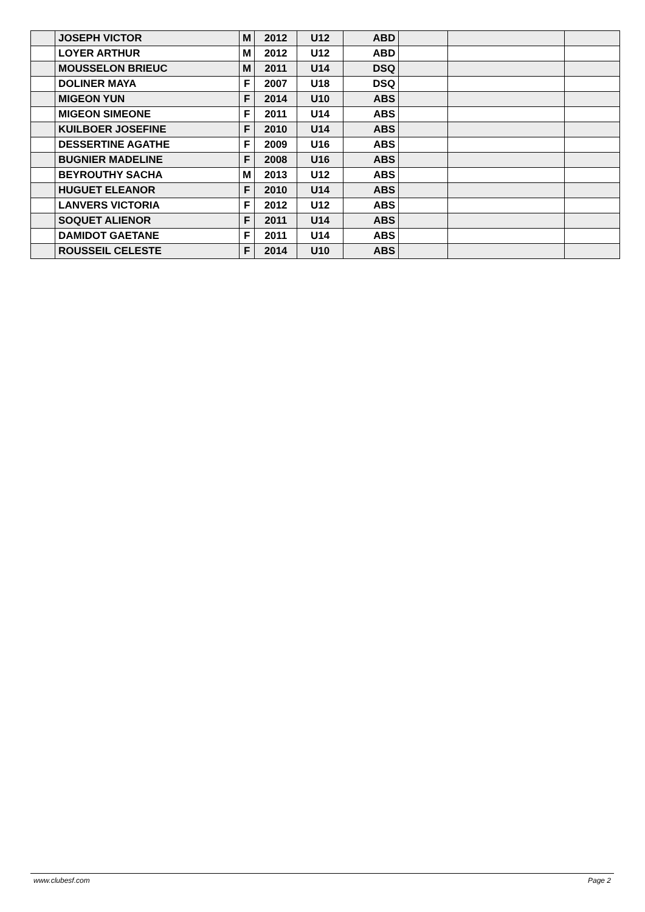| | JOSEPH VICTOR | M | 2012 | U12 | ABD | | | |
| | LOYER ARTHUR | M | 2012 | U12 | ABD | | | |
| | MOUSSELON BRIEUC | M | 2011 | U14 | DSQ | | | |
| | DOLINER MAYA | F | 2007 | U18 | DSQ | | | |
| | MIGEON YUN | F | 2014 | U10 | ABS | | | |
| | MIGEON SIMEONE | F | 2011 | U14 | ABS | | | |
| | KUILBOER JOSEFINE | F | 2010 | U14 | ABS | | | |
| | DESSERTINE AGATHE | F | 2009 | U16 | ABS | | | |
| | BUGNIER MADELINE | F | 2008 | U16 | ABS | | | |
| | BEYROUTHY SACHA | M | 2013 | U12 | ABS | | | |
| | HUGUET ELEANOR | F | 2010 | U14 | ABS | | | |
| | LANVERS VICTORIA | F | 2012 | U12 | ABS | | | |
| | SOQUET ALIENOR | F | 2011 | U14 | ABS | | | |
| | DAMIDOT GAETANE | F | 2011 | U14 | ABS | | | |
| | ROUSSEIL CELESTE | F | 2014 | U10 | ABS | | | |
www.clubesf.com Page 2